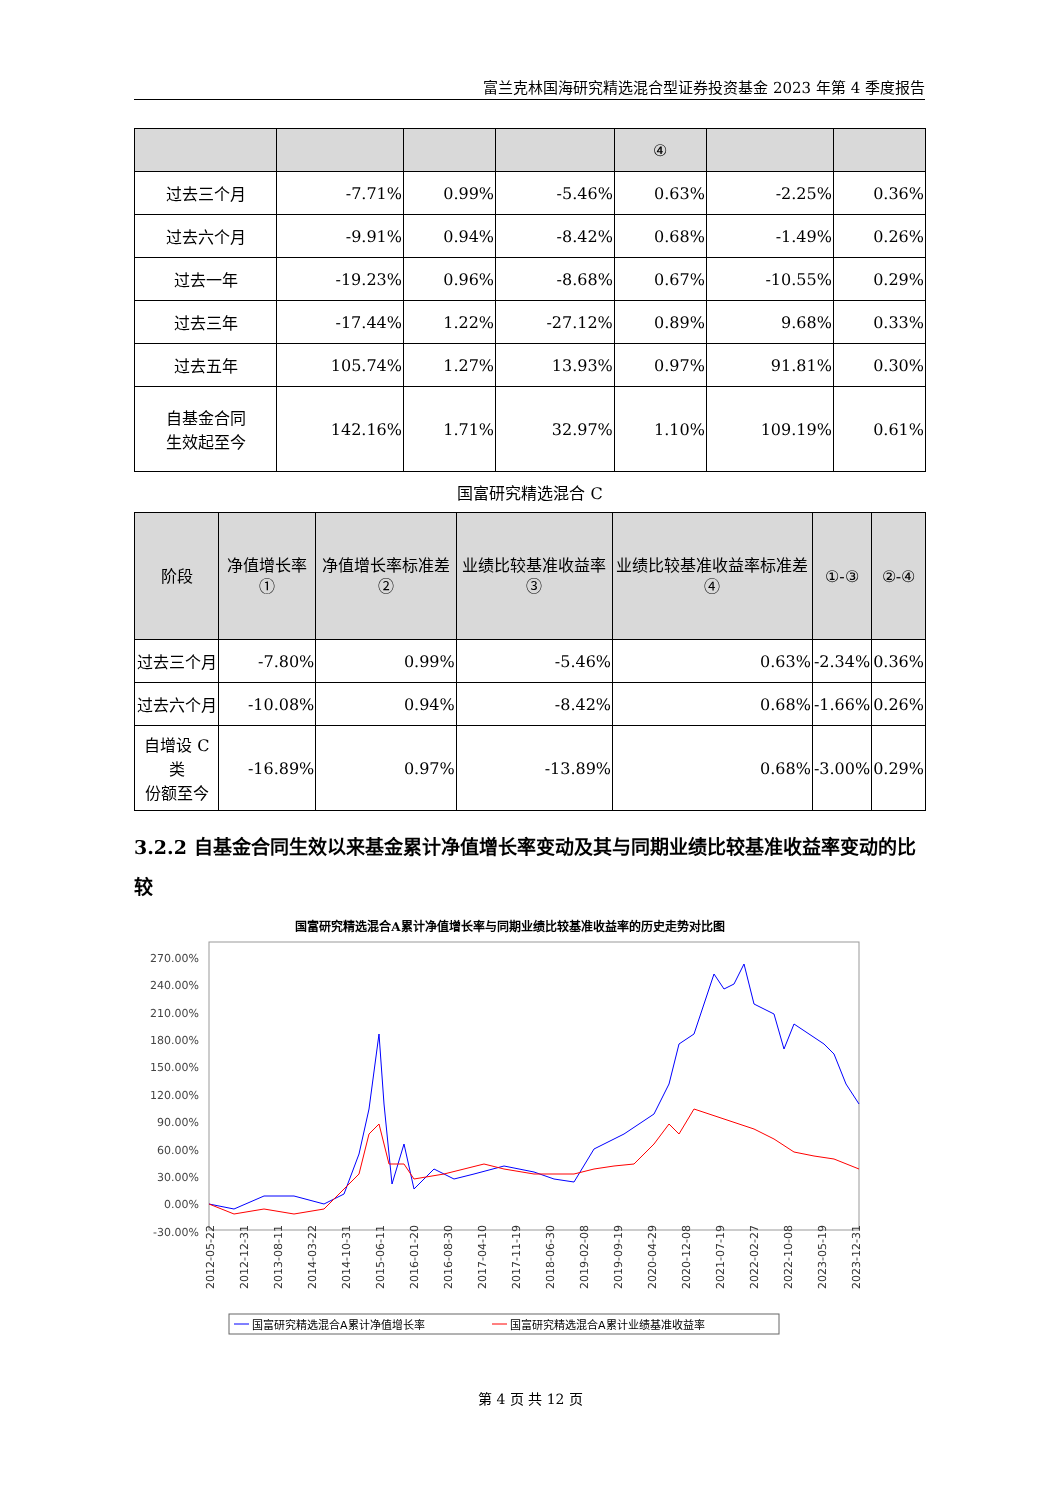富兰克林国海研究精选混合型证券投资基金 2023 年第 4 季度报告
| | | | | ④ | | |
| --- | --- | --- | --- | --- | --- | --- |
| 过去三个月 | -7.71% | 0.99% | -5.46% | 0.63% | -2.25% | 0.36% |
| 过去六个月 | -9.91% | 0.94% | -8.42% | 0.68% | -1.49% | 0.26% |
| 过去一年 | -19.23% | 0.96% | -8.68% | 0.67% | -10.55% | 0.29% |
| 过去三年 | -17.44% | 1.22% | -27.12% | 0.89% | 9.68% | 0.33% |
| 过去五年 | 105.74% | 1.27% | 13.93% | 0.97% | 91.81% | 0.30% |
| 自基金合同 生效起至今 | 142.16% | 1.71% | 32.97% | 1.10% | 109.19% | 0.61% |
国富研究精选混合 C
| 阶段 | 净值增长率① | 净值增长率标准差② | 业绩比较基准收益率③ | 业绩比较基准收益率标准差④ | ①-③ | ②-④ |
| --- | --- | --- | --- | --- | --- | --- |
| 过去三个月 | -7.80% | 0.99% | -5.46% | 0.63% | -2.34% | 0.36% |
| 过去六个月 | -10.08% | 0.94% | -8.42% | 0.68% | -1.66% | 0.26% |
| 自增设 C 类 份额至今 | -16.89% | 0.97% | -13.89% | 0.68% | -3.00% | 0.29% |
3.2.2 自基金合同生效以来基金累计净值增长率变动及其与同期业绩比较基准收益率变动的比较
国富研究精选混合A累计净值增长率与同期业绩比较基准收益率的历史走势对比图
270.00%
240.00%
210.00%
180.00%
150.00%
120.00%
90.00%
60.00%
30.00%
0.00%
-30.00%
2012-05-22
2012-12-31
2013-08-11
2014-03-22
2014-10-31
2015-06-11
2016-01-20
2016-08-30
2017-04-10
2017-11-19
2018-06-30
2019-02-08
2019-09-19
2020-04-29
2020-12-08
2021-07-19
2022-02-27
2022-10-08
2023-05-19
2023-12-31
国富研究精选混合A累计净值增长率
国富研究精选混合A累计业绩基准收益率
第 4 页 共 12 页